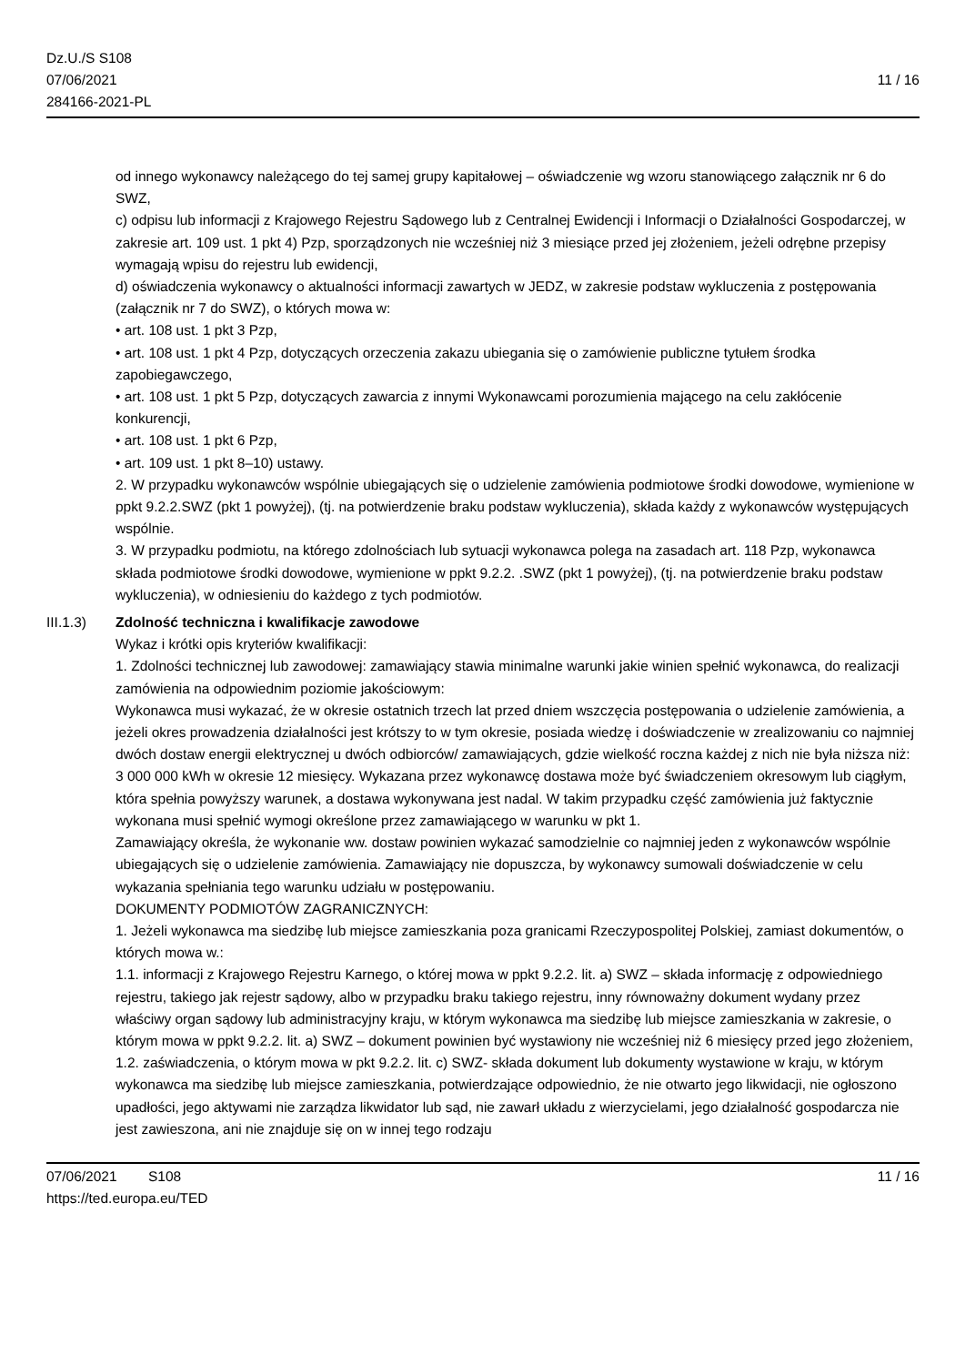Dz.U./S S108
07/06/2021
284166-2021-PL
11 / 16
od innego wykonawcy należącego do tej samej grupy kapitałowej – oświadczenie wg wzoru stanowiącego załącznik nr 6 do SWZ,
c) odpisu lub informacji z Krajowego Rejestru Sądowego lub z Centralnej Ewidencji i Informacji o Działalności Gospodarczej, w zakresie art. 109 ust. 1 pkt 4) Pzp, sporządzonych nie wcześniej niż 3 miesiące przed jej złożeniem, jeżeli odrębne przepisy wymagają wpisu do rejestru lub ewidencji,
d) oświadczenia wykonawcy o aktualności informacji zawartych w JEDZ, w zakresie podstaw wykluczenia z postępowania (załącznik nr 7 do SWZ), o których mowa w:
• art. 108 ust. 1 pkt 3 Pzp,
• art. 108 ust. 1 pkt 4 Pzp, dotyczących orzeczenia zakazu ubiegania się o zamówienie publiczne tytułem środka zapobiegawczego,
• art. 108 ust. 1 pkt 5 Pzp, dotyczących zawarcia z innymi Wykonawcami porozumienia mającego na celu zakłócenie konkurencji,
• art. 108 ust. 1 pkt 6 Pzp,
• art. 109 ust. 1 pkt 8–10) ustawy.
2. W przypadku wykonawców wspólnie ubiegających się o udzielenie zamówienia podmiotowe środki dowodowe, wymienione w ppkt 9.2.2.SWZ (pkt 1 powyżej), (tj. na potwierdzenie braku podstaw wykluczenia), składa każdy z wykonawców występujących wspólnie.
3. W przypadku podmiotu, na którego zdolnościach lub sytuacji wykonawca polega na zasadach art. 118 Pzp, wykonawca składa podmiotowe środki dowodowe, wymienione w ppkt 9.2.2. .SWZ (pkt 1 powyżej), (tj. na potwierdzenie braku podstaw wykluczenia), w odniesieniu do każdego z tych podmiotów.
III.1.3) Zdolność techniczna i kwalifikacje zawodowe
Wykaz i krótki opis kryteriów kwalifikacji:
1. Zdolności technicznej lub zawodowej: zamawiający stawia minimalne warunki jakie winien spełnić wykonawca, do realizacji zamówienia na odpowiednim poziomie jakościowym:
Wykonawca musi wykazać, że w okresie ostatnich trzech lat przed dniem wszczęcia postępowania o udzielenie zamówienia, a jeżeli okres prowadzenia działalności jest krótszy to w tym okresie, posiada wiedzę i doświadczenie w zrealizowaniu co najmniej dwóch dostaw energii elektrycznej u dwóch odbiorców/ zamawiających, gdzie wielkość roczna każdej z nich nie była niższa niż: 3 000 000 kWh w okresie 12 miesięcy. Wykazana przez wykonawcę dostawa może być świadczeniem okresowym lub ciągłym, która spełnia powyższy warunek, a dostawa wykonywana jest nadal. W takim przypadku część zamówienia już faktycznie wykonana musi spełnić wymogi określone przez zamawiającego w warunku w pkt 1.
Zamawiający określa, że wykonanie ww. dostaw powinien wykazać samodzielnie co najmniej jeden z wykonawców wspólnie ubiegających się o udzielenie zamówienia. Zamawiający nie dopuszcza, by wykonawcy sumowali doświadczenie w celu wykazania spełniania tego warunku udziału w postępowaniu.
DOKUMENTY PODMIOTÓW ZAGRANICZNYCH:
1. Jeżeli wykonawca ma siedzibę lub miejsce zamieszkania poza granicami Rzeczypospolitej Polskiej, zamiast dokumentów, o których mowa w.:
1.1. informacji z Krajowego Rejestru Karnego, o której mowa w ppkt 9.2.2. lit. a) SWZ – składa informację z odpowiedniego rejestru, takiego jak rejestr sądowy, albo w przypadku braku takiego rejestru, inny równoważny dokument wydany przez właściwy organ sądowy lub administracyjny kraju, w którym wykonawca ma siedzibę lub miejsce zamieszkania w zakresie, o którym mowa w ppkt 9.2.2. lit. a) SWZ – dokument powinien być wystawiony nie wcześniej niż 6 miesięcy przed jego złożeniem,
1.2. zaświadczenia, o którym mowa w pkt 9.2.2. lit. c) SWZ- składa dokument lub dokumenty wystawione w kraju, w którym wykonawca ma siedzibę lub miejsce zamieszkania, potwierdzające odpowiednio, że nie otwarto jego likwidacji, nie ogłoszono upadłości, jego aktywami nie zarządza likwidator lub sąd, nie zawarł układu z wierzycielami, jego działalność gospodarcza nie jest zawieszona, ani nie znajduje się on w innej tego rodzaju
07/06/2021 S108 11 / 16
https://ted.europa.eu/TED